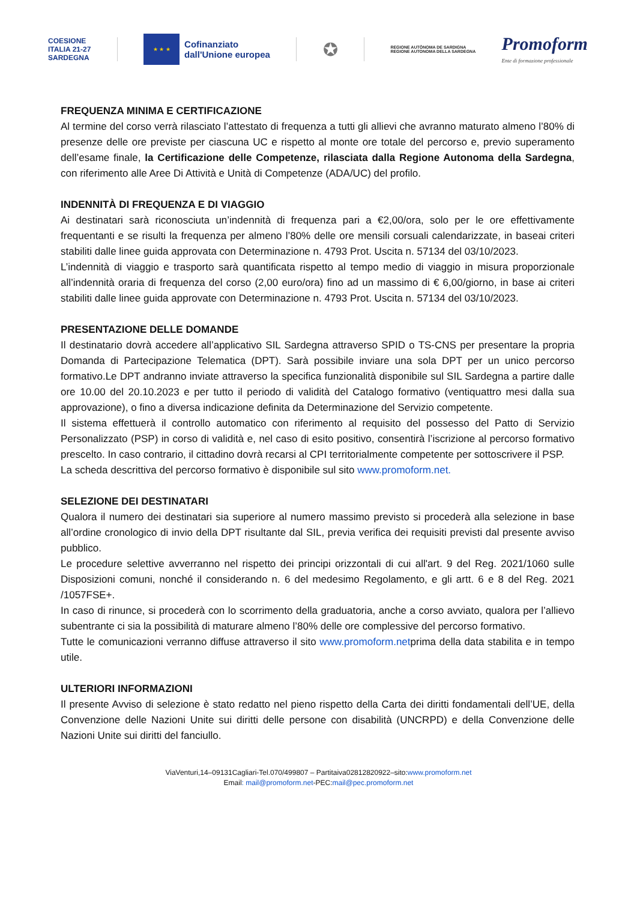COESIONE
ITALIA 21-27
SARDEGNA
★ ★ ★
Cofinanziato
dall'Unione europea
✪
REGIONE AUTÒNOMA DE SARDIGNA
REGIONE AUTONOMA DELLA SARDEGNA
Promoform
Ente di formazione professionale
FREQUENZA MINIMA E CERTIFICAZIONE
Al termine del corso verrà rilasciato l’attestato di frequenza a tutti gli allievi che avranno maturato almeno l’80% di presenze delle ore previste per ciascuna UC e rispetto al monte ore totale del percorso e, previo superamento dell’esame finale, la Certificazione delle Competenze, rilasciata dalla Regione Autonoma della Sardegna, con riferimento alle Aree Di Attività e Unità di Competenze (ADA/UC) del profilo.
INDENNITÀ DI FREQUENZA E DI VIAGGIO
Ai destinatari sarà riconosciuta un’indennità di frequenza pari a €2,00/ora, solo per le ore effettivamente frequentanti e se risulti la frequenza per almeno l’80% delle ore mensili corsuali calendarizzate, in baseai criteri stabiliti dalle linee guida approvata con Determinazione n. 4793 Prot. Uscita n. 57134 del 03/10/2023.
L’indennità di viaggio e trasporto sarà quantificata rispetto al tempo medio di viaggio in misura proporzionale all’indennità oraria di frequenza del corso (2,00 euro/ora) fino ad un massimo di € 6,00/giorno, in base ai criteri stabiliti dalle linee guida approvate con Determinazione n. 4793 Prot. Uscita n. 57134 del 03/10/2023.
PRESENTAZIONE DELLE DOMANDE
Il destinatario dovrà accedere all’applicativo SIL Sardegna attraverso SPID o TS-CNS per presentare la propria Domanda di Partecipazione Telematica (DPT). Sarà possibile inviare una sola DPT per un unico percorso formativo.Le DPT andranno inviate attraverso la specifica funzionalità disponibile sul SIL Sardegna a partire dalle ore 10.00 del 20.10.2023 e per tutto il periodo di validità del Catalogo formativo (ventiquattro mesi dalla sua approvazione), o fino a diversa indicazione definita da Determinazione del Servizio competente.
Il sistema effettuerà il controllo automatico con riferimento al requisito del possesso del Patto di Servizio Personalizzato (PSP) in corso di validità e, nel caso di esito positivo, consentirà l’iscrizione al percorso formativo prescelto. In caso contrario, il cittadino dovrà recarsi al CPI territorialmente competente per sottoscrivere il PSP.
La scheda descrittiva del percorso formativo è disponibile sul sito www.promoform.net.
SELEZIONE DEI DESTINATARI
Qualora il numero dei destinatari sia superiore al numero massimo previsto si procederà alla selezione in base all’ordine cronologico di invio della DPT risultante dal SIL, previa verifica dei requisiti previsti dal presente avviso pubblico.
Le procedure selettive avverranno nel rispetto dei principi orizzontali di cui all'art. 9 del Reg. 2021/1060 sulle Disposizioni comuni, nonché il considerando n. 6 del medesimo Regolamento, e gli artt. 6 e 8 del Reg. 2021 /1057FSE+.
In caso di rinunce, si procederà con lo scorrimento della graduatoria, anche a corso avviato, qualora per l’allievo subentrante ci sia la possibilità di maturare almeno l’80% delle ore complessive del percorso formativo.
Tutte le comunicazioni verranno diffuse attraverso il sito www.promoform.netprima della data stabilita e in tempo utile.
ULTERIORI INFORMAZIONI
Il presente Avviso di selezione è stato redatto nel pieno rispetto della Carta dei diritti fondamentali dell’UE, della Convenzione delle Nazioni Unite sui diritti delle persone con disabilità (UNCRPD) e della Convenzione delle Nazioni Unite sui diritti del fanciullo.
ViaVenturi,14–09131Cagliari-Tel.070/499807 – Partitaiva02812820922–sito:www.promoform.net
Email: mail@promoform.net-PEC:mail@pec.promoform.net